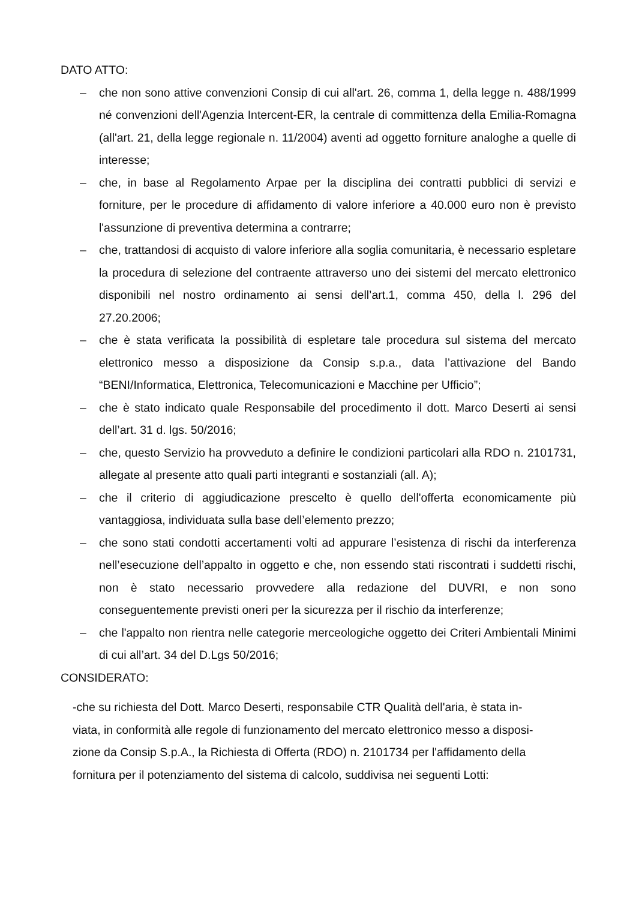DATO ATTO:
– che non sono attive convenzioni Consip di cui all'art. 26, comma 1, della legge n. 488/1999 né convenzioni dell'Agenzia Intercent-ER, la centrale di committenza della Emilia-Romagna (all'art. 21, della legge regionale n. 11/2004) aventi ad oggetto forniture analoghe a quelle di interesse;
– che, in base al Regolamento Arpae per la disciplina dei contratti pubblici di servizi e forniture, per le procedure di affidamento di valore inferiore a 40.000 euro non è previsto l'assunzione di preventiva determina a contrarre;
– che, trattandosi di acquisto di valore inferiore alla soglia comunitaria, è necessario espletare la procedura di selezione del contraente attraverso uno dei sistemi del mercato elettronico disponibili nel nostro ordinamento ai sensi dell’art.1, comma 450, della l. 296 del 27.20.2006;
– che è stata verificata la possibilità di espletare tale procedura sul sistema del mercato elettronico messo a disposizione da Consip s.p.a., data l’attivazione del Bando “BENI/Informatica, Elettronica, Telecomunicazioni e Macchine per Ufficio”;
– che è stato indicato quale Responsabile del procedimento il dott. Marco Deserti ai sensi dell’art. 31 d. lgs. 50/2016;
– che, questo Servizio ha provveduto a definire le condizioni particolari alla RDO n. 2101731, allegate al presente atto quali parti integranti e sostanziali (all. A);
– che il criterio di aggiudicazione prescelto è quello dell'offerta economicamente più vantaggiosa, individuata sulla base dell’elemento prezzo;
– che sono stati condotti accertamenti volti ad appurare l’esistenza di rischi da interferenza nell’esecuzione dell’appalto in oggetto e che, non essendo stati riscontrati i suddetti rischi, non è stato necessario provvedere alla redazione del DUVRI, e non sono conseguentemente previsti oneri per la sicurezza per il rischio da interferenze;
– che l'appalto non rientra nelle categorie merceologiche oggetto dei Criteri Ambientali Minimi di cui all’art. 34 del D.Lgs 50/2016;
CONSIDERATO:
-che su richiesta del Dott. Marco Deserti, responsabile CTR Qualità dell'aria, è stata in-
viata, in conformità alle regole di funzionamento del mercato elettronico messo a disposi-
zione da Consip S.p.A., la Richiesta di Offerta (RDO) n. 2101734 per l'affidamento della
fornitura per il potenziamento del sistema di calcolo, suddivisa nei seguenti Lotti: